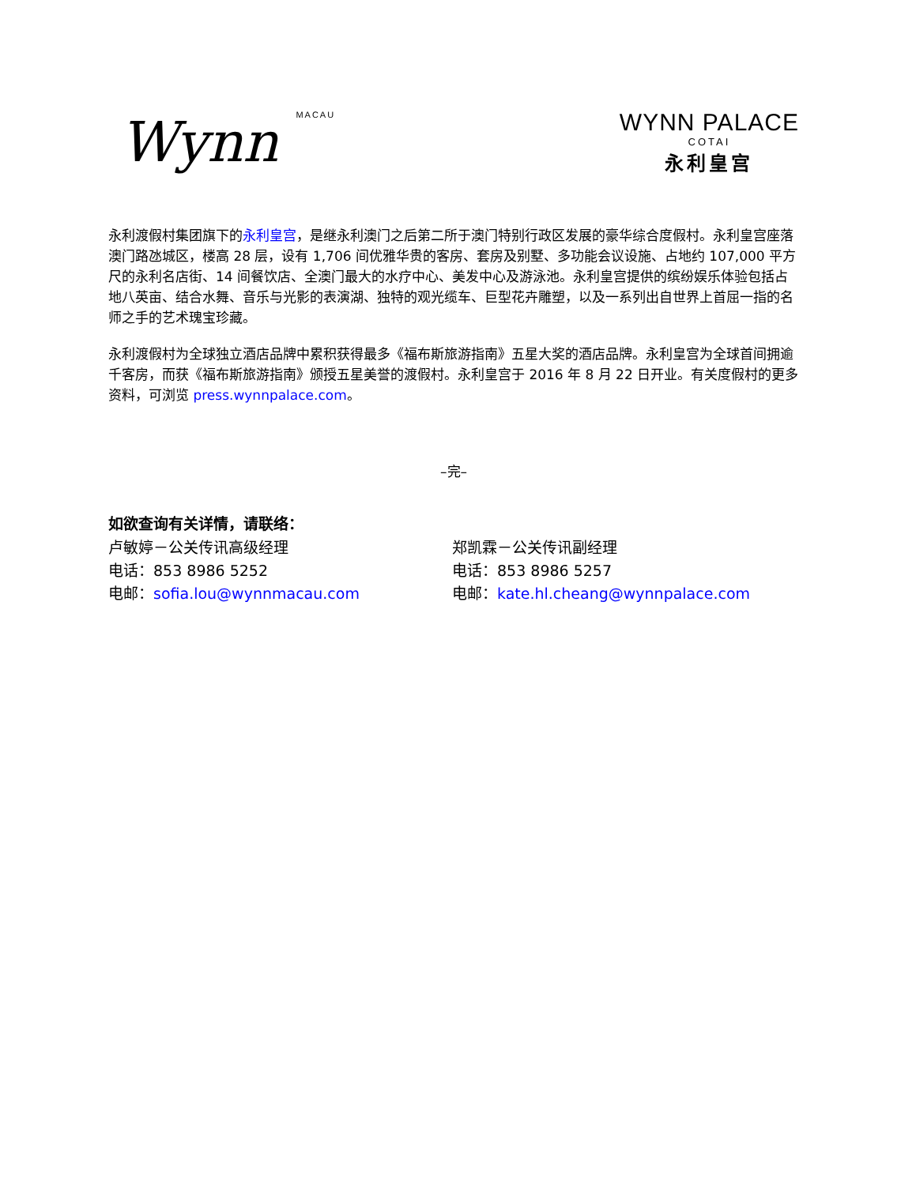Wynn MACAU
WYNN PALACE
COTAI
永利皇宫
永利渡假村集团旗下的永利皇宫，是继永利澳门之后第二所于澳门特别行政区发展的豪华综合度假村。永利皇宫座落澳门路氹城区，楼高 28 层，设有 1,706 间优雅华贵的客房、套房及别墅、多功能会议设施、占地约 107,000 平方尺的永利名店街、14 间餐饮店、全澳门最大的水疗中心、美发中心及游泳池。永利皇宫提供的缤纷娱乐体验包括占地八英亩、结合水舞、音乐与光影的表演湖、独特的观光缆车、巨型花卉雕塑，以及一系列出自世界上首屈一指的名师之手的艺术瑰宝珍藏。
永利渡假村为全球独立酒店品牌中累积获得最多《福布斯旅游指南》五星大奖的酒店品牌。永利皇宫为全球首间拥逾千客房，而获《福布斯旅游指南》颁授五星美誉的渡假村。永利皇宫于 2016 年 8 月 22 日开业。有关度假村的更多资料，可浏览 press.wynnpalace.com。
–完–
如欲查询有关详情，请联络：
卢敏婷－公关传讯高级经理
电话：853 8986 5252
电邮：sofia.lou@wynnmacau.com
郑凯霖－公关传讯副经理
电话：853 8986 5257
电邮：kate.hl.cheang@wynnpalace.com